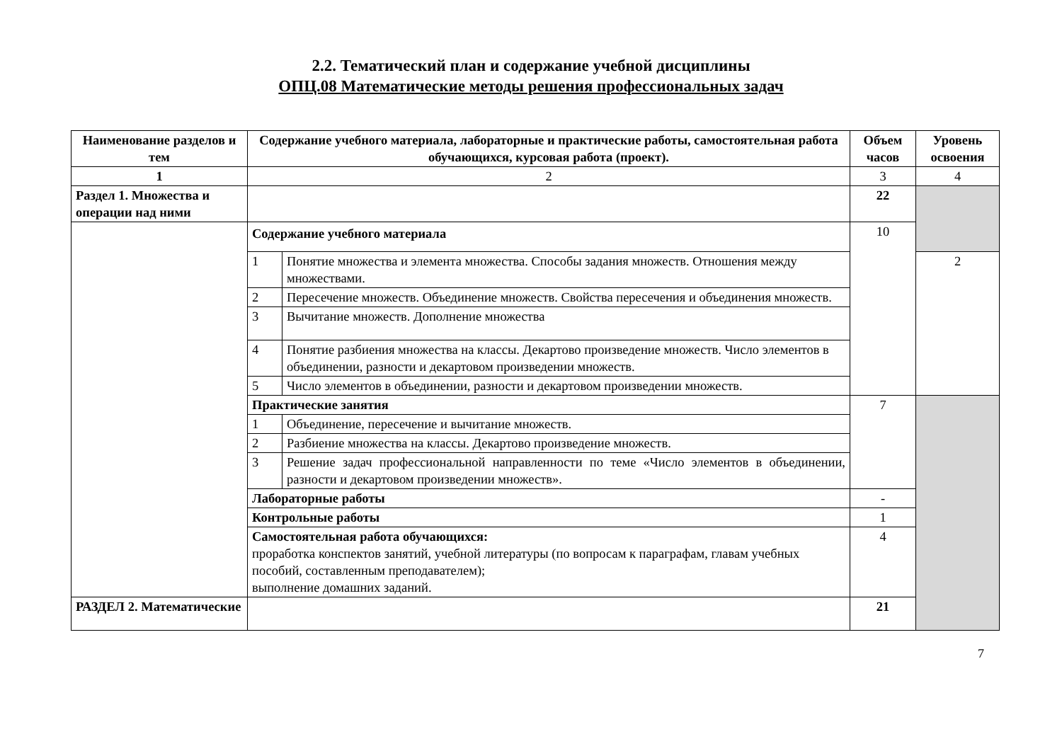2.2. Тематический план и содержание учебной дисциплины
ОПЦ.08 Математические методы решения профессиональных задач
| Наименование разделов и тем | Содержание учебного материала, лабораторные и практические работы, самостоятельная работа обучающихся, курсовая работа (проект). | | Объем часов | Уровень освоения |
| --- | --- | --- | --- | --- |
| 1 | 2 | | 3 | 4 |
| Раздел 1. Множества и операции над ними | | | 22 | |
| | Содержание учебного материала | | 10 | |
| | 1 | Понятие множества и элемента множества. Способы задания множеств. Отношения между множествами. | | 2 |
| | 2 | Пересечение множеств. Объединение множеств. Свойства пересечения и объединения множеств. | | |
| | 3 | Вычитание множеств. Дополнение множества | | |
| | 4 | Понятие разбиения множества на классы. Декартово произведение множеств. Число элементов в объединении, разности и декартовом произведении множеств. | | |
| | 5 | Число элементов в объединении, разности и декартовом произведении множеств. | | |
| | Практические занятия | | 7 | |
| | 1 | Объединение, пересечение и вычитание множеств. | | |
| | 2 | Разбиение множества на классы. Декартово произведение множеств. | | |
| | 3 | Решение задач профессиональной направленности по теме «Число элементов в объединении, разности и декартовом произведении множеств». | | |
| | Лабораторные работы | | - | |
| | Контрольные работы | | 1 | |
| | Самостоятельная работа обучающихся: проработка конспектов занятий, учебной литературы (по вопросам к параграфам, главам учебных пособий, составленным преподавателем); выполнение домашних заданий. | | 4 | |
| РАЗДЕЛ 2. Математические | | | 21 | |
7